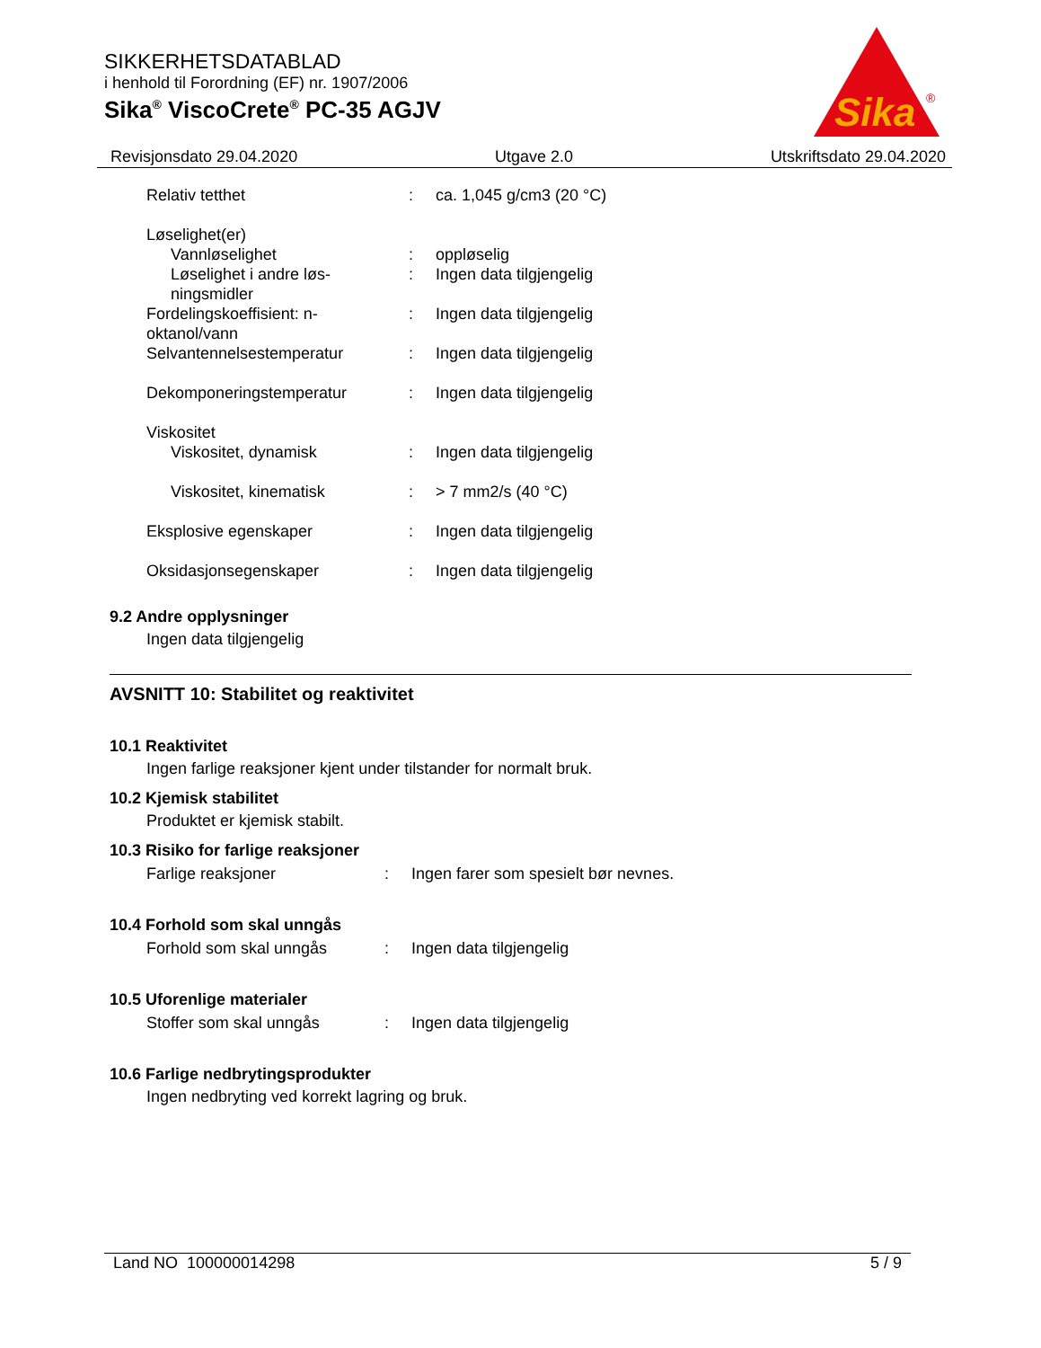SIKKERHETSDATABLAD
i henhold til Forordning (EF) nr. 1907/2006
Sika<sup>®</sup> ViscoCrete<sup>®</sup> PC-35 AGJV
Sika
®
Revisjonsdato 29.04.2020 Utgave 2.0 Utskriftsdato 29.04.2020
| Relativ tetthet | : | ca. 1,045 g/cm3 (20 °C) |
| Løselighet(er) | | |
| Vannløselighet | : | oppløselig |
| Løselighet i andre løs-ningsmidler | : | Ingen data tilgjengelig |
| Fordelingskoeffisient: n-oktanol/vann | : | Ingen data tilgjengelig |
| Selvantennelsestemperatur | : | Ingen data tilgjengelig |
| Dekomponeringstemperatur | : | Ingen data tilgjengelig |
| Viskositet | | |
| Viskositet, dynamisk | : | Ingen data tilgjengelig |
| Viskositet, kinematisk | : | > 7 mm2/s (40 °C) |
| Eksplosive egenskaper | : | Ingen data tilgjengelig |
| Oksidasjonsegenskaper | : | Ingen data tilgjengelig |
9.2 Andre opplysninger
Ingen data tilgjengelig
AVSNITT 10: Stabilitet og reaktivitet
10.1 Reaktivitet
Ingen farlige reaksjoner kjent under tilstander for normalt bruk.
10.2 Kjemisk stabilitet
Produktet er kjemisk stabilt.
10.3 Risiko for farlige reaksjoner
| Farlige reaksjoner | : | Ingen farer som spesielt bør nevnes. |
10.4 Forhold som skal unngås
| Forhold som skal unngås | : | Ingen data tilgjengelig |
10.5 Uforenlige materialer
| Stoffer som skal unngås | : | Ingen data tilgjengelig |
10.6 Farlige nedbrytingsprodukter
Ingen nedbryting ved korrekt lagring og bruk.
Land NO 100000014298 5 / 9